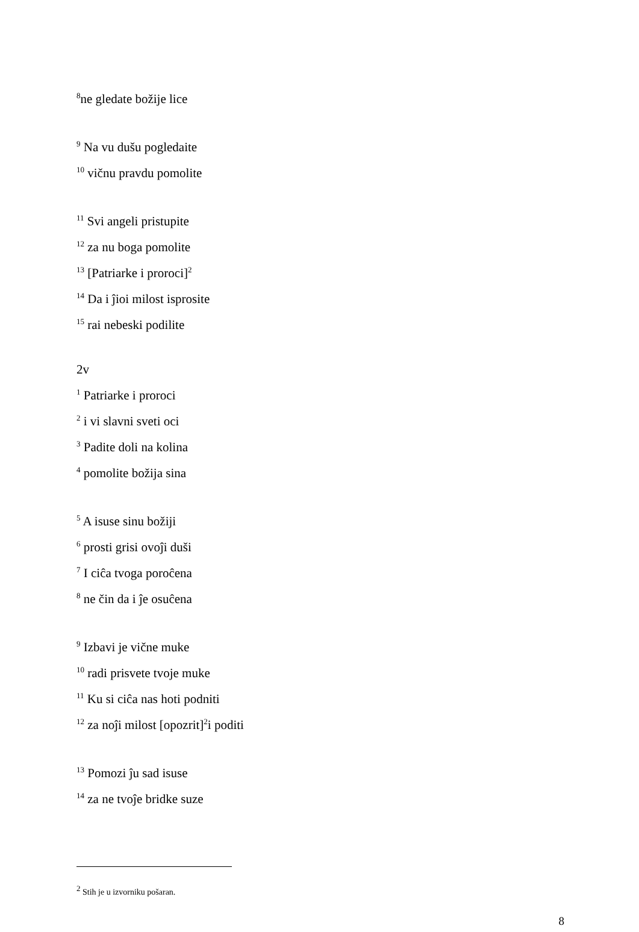<sup>8</sup> ne gledate božije lice
<sup>9</sup> Na vu dušu pogledaite
<sup>10</sup> vičnu pravdu pomolite
<sup>11</sup> Svi angeli pristupite
<sup>12</sup> za nu boga pomolite
<sup>13</sup> [Patriarke i proroci]<sup>2</sup>
<sup>14</sup> Da i ĵioi milost isprosite
<sup>15</sup> rai nebeski podilite
2v
<sup>1</sup> Patriarke i proroci
<sup>2</sup> i vi slavni sveti oci
<sup>3</sup> Padite doli na kolina
<sup>4</sup> pomolite božija sina
<sup>5</sup> A isuse sinu božiji
<sup>6</sup> prosti grisi ovoĵi duši
<sup>7</sup> I ciĉa tvoga poroĉena
<sup>8</sup> ne čin da i ĵe osuĉena
<sup>9</sup> Izbavi je vične muke
<sup>10</sup> radi prisvete tvoje muke
<sup>11</sup> Ku si ciĉa nas hoti podniti
<sup>12</sup> za noĵi milost [opozrit]<sup>2</sup>i poditi
<sup>13</sup> Pomozi ĵu sad isuse
<sup>14</sup> za ne tvoĵe bridke suze
<sup>2</sup> Stih je u izvorniku pošaran.
8